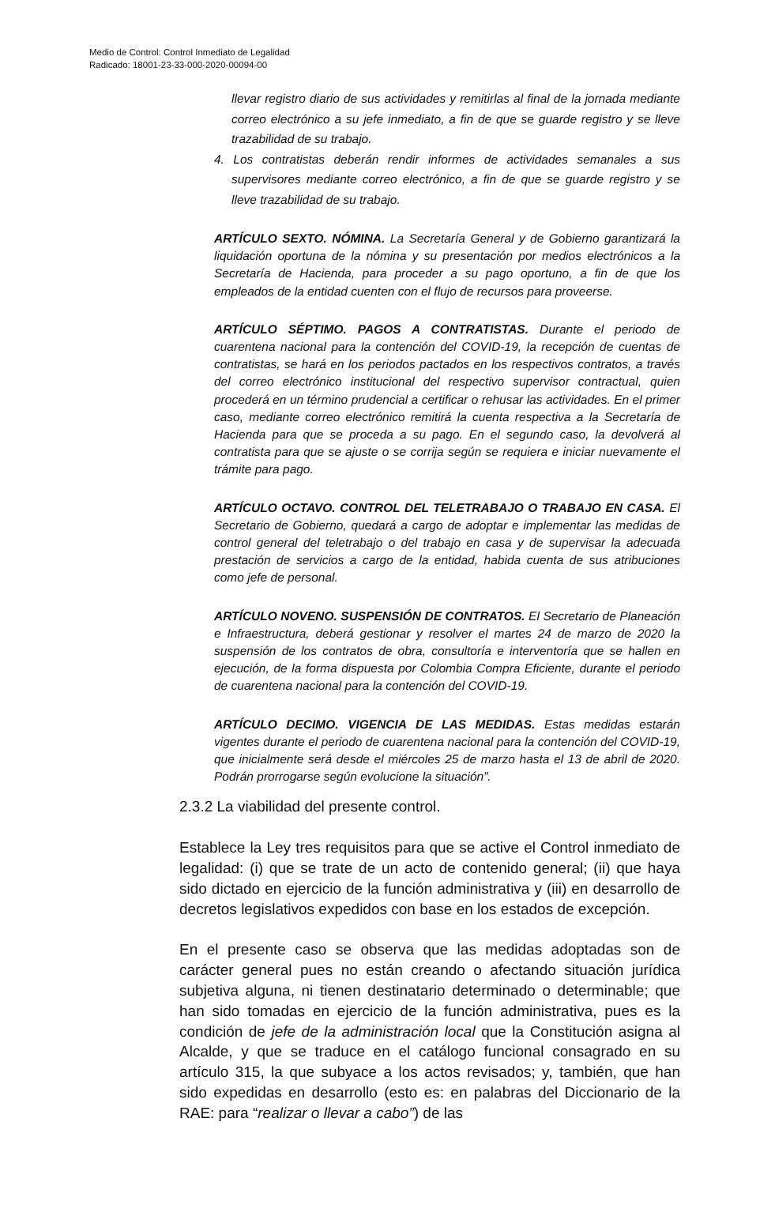Medio de Control: Control Inmediato de Legalidad
Radicado: 18001-23-33-000-2020-00094-00
llevar registro diario de sus actividades y remitirlas al final de la jornada mediante correo electrónico a su jefe inmediato, a fin de que se guarde registro y se lleve trazabilidad de su trabajo.
4. Los contratistas deberán rendir informes de actividades semanales a sus supervisores mediante correo electrónico, a fin de que se guarde registro y se lleve trazabilidad de su trabajo.
ARTÍCULO SEXTO. NÓMINA. La Secretaría General y de Gobierno garantizará la liquidación oportuna de la nómina y su presentación por medios electrónicos a la Secretaría de Hacienda, para proceder a su pago oportuno, a fin de que los empleados de la entidad cuenten con el flujo de recursos para proveerse.
ARTÍCULO SÉPTIMO. PAGOS A CONTRATISTAS. Durante el periodo de cuarentena nacional para la contención del COVID-19, la recepción de cuentas de contratistas, se hará en los periodos pactados en los respectivos contratos, a través del correo electrónico institucional del respectivo supervisor contractual, quien procederá en un término prudencial a certificar o rehusar las actividades. En el primer caso, mediante correo electrónico remitirá la cuenta respectiva a la Secretaría de Hacienda para que se proceda a su pago. En el segundo caso, la devolverá al contratista para que se ajuste o se corrija según se requiera e iniciar nuevamente el trámite para pago.
ARTÍCULO OCTAVO. CONTROL DEL TELETRABAJO O TRABAJO EN CASA. El Secretario de Gobierno, quedará a cargo de adoptar e implementar las medidas de control general del teletrabajo o del trabajo en casa y de supervisar la adecuada prestación de servicios a cargo de la entidad, habida cuenta de sus atribuciones como jefe de personal.
ARTÍCULO NOVENO. SUSPENSIÓN DE CONTRATOS. El Secretario de Planeación e Infraestructura, deberá gestionar y resolver el martes 24 de marzo de 2020 la suspensión de los contratos de obra, consultoría e interventoría que se hallen en ejecución, de la forma dispuesta por Colombia Compra Eficiente, durante el periodo de cuarentena nacional para la contención del COVID-19.
ARTÍCULO DECIMO. VIGENCIA DE LAS MEDIDAS. Estas medidas estarán vigentes durante el periodo de cuarentena nacional para la contención del COVID-19, que inicialmente será desde el miércoles 25 de marzo hasta el 13 de abril de 2020. Podrán prorrogarse según evolucione la situación”.
2.3.2 La viabilidad del presente control.
Establece la Ley tres requisitos para que se active el Control inmediato de legalidad: (i) que se trate de un acto de contenido general; (ii) que haya sido dictado en ejercicio de la función administrativa y (iii) en desarrollo de decretos legislativos expedidos con base en los estados de excepción.
En el presente caso se observa que las medidas adoptadas son de carácter general pues no están creando o afectando situación jurídica subjetiva alguna, ni tienen destinatario determinado o determinable; que han sido tomadas en ejercicio de la función administrativa, pues es la condición de jefe de la administración local que la Constitución asigna al Alcalde, y que se traduce en el catálogo funcional consagrado en su artículo 315, la que subyace a los actos revisados; y, también, que han sido expedidas en desarrollo (esto es: en palabras del Diccionario de la RAE: para “realizar o llevar a cabo”) de las